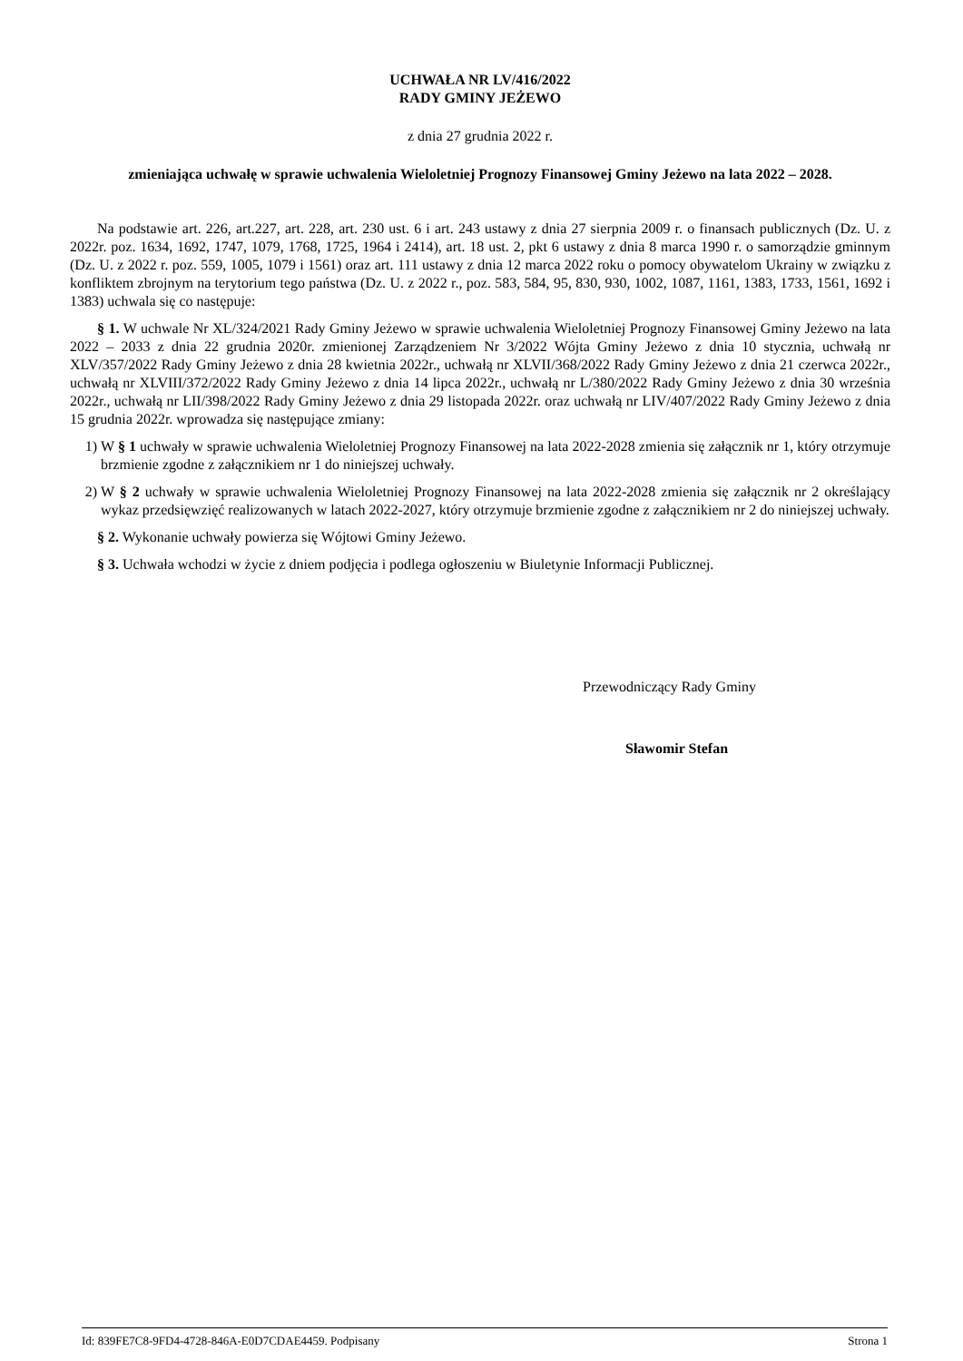UCHWAŁA NR LV/416/2022
RADY GMINY JEŻEWO
z dnia 27 grudnia 2022 r.
zmieniająca uchwałę w sprawie uchwalenia Wieloletniej Prognozy Finansowej Gminy Jeżewo na lata 2022 – 2028.
Na podstawie art. 226, art.227, art. 228, art. 230 ust. 6 i art. 243 ustawy z dnia 27 sierpnia 2009 r. o finansach publicznych (Dz. U. z 2022r. poz. 1634, 1692, 1747, 1079, 1768, 1725, 1964 i 2414), art. 18 ust. 2, pkt 6 ustawy z dnia 8 marca 1990 r. o samorządzie gminnym (Dz. U. z 2022 r. poz. 559, 1005, 1079 i 1561) oraz art. 111 ustawy z dnia 12 marca 2022 roku o pomocy obywatelom Ukrainy w związku z konfliktem zbrojnym na terytorium tego państwa (Dz. U. z 2022 r., poz. 583, 584, 95, 830, 930, 1002, 1087, 1161, 1383, 1733, 1561, 1692 i 1383) uchwala się co następuje:
§ 1. W uchwale Nr XL/324/2021 Rady Gminy Jeżewo w sprawie uchwalenia Wieloletniej Prognozy Finansowej Gminy Jeżewo na lata 2022 – 2033 z dnia 22 grudnia 2020r. zmienionej Zarządzeniem Nr 3/2022 Wójta Gminy Jeżewo z dnia 10 stycznia, uchwałą nr XLV/357/2022 Rady Gminy Jeżewo z dnia 28 kwietnia 2022r., uchwałą nr XLVII/368/2022 Rady Gminy Jeżewo z dnia 21 czerwca 2022r., uchwałą nr XLVIII/372/2022 Rady Gminy Jeżewo z dnia 14 lipca 2022r., uchwałą nr L/380/2022 Rady Gminy Jeżewo z dnia 30 września 2022r., uchwałą nr LII/398/2022 Rady Gminy Jeżewo z dnia 29 listopada 2022r. oraz uchwałą nr LIV/407/2022 Rady Gminy Jeżewo z dnia 15 grudnia 2022r. wprowadza się następujące zmiany:
1) W § 1 uchwały w sprawie uchwalenia Wieloletniej Prognozy Finansowej na lata 2022-2028 zmienia się załącznik nr 1, który otrzymuje brzmienie zgodne z załącznikiem nr 1 do niniejszej uchwały.
2) W § 2 uchwały w sprawie uchwalenia Wieloletniej Prognozy Finansowej na lata 2022-2028 zmienia się załącznik nr 2 określający wykaz przedsięwzięć realizowanych w latach 2022-2027, który otrzymuje brzmienie zgodne z załącznikiem nr 2 do niniejszej uchwały.
§ 2. Wykonanie uchwały powierza się Wójtowi Gminy Jeżewo.
§ 3. Uchwała wchodzi w życie z dniem podjęcia i podlega ogłoszeniu w Biuletynie Informacji Publicznej.
Przewodniczący Rady Gminy
Sławomir Stefan
Id: 839FE7C8-9FD4-4728-846A-E0D7CDAE4459. Podpisany Strona 1